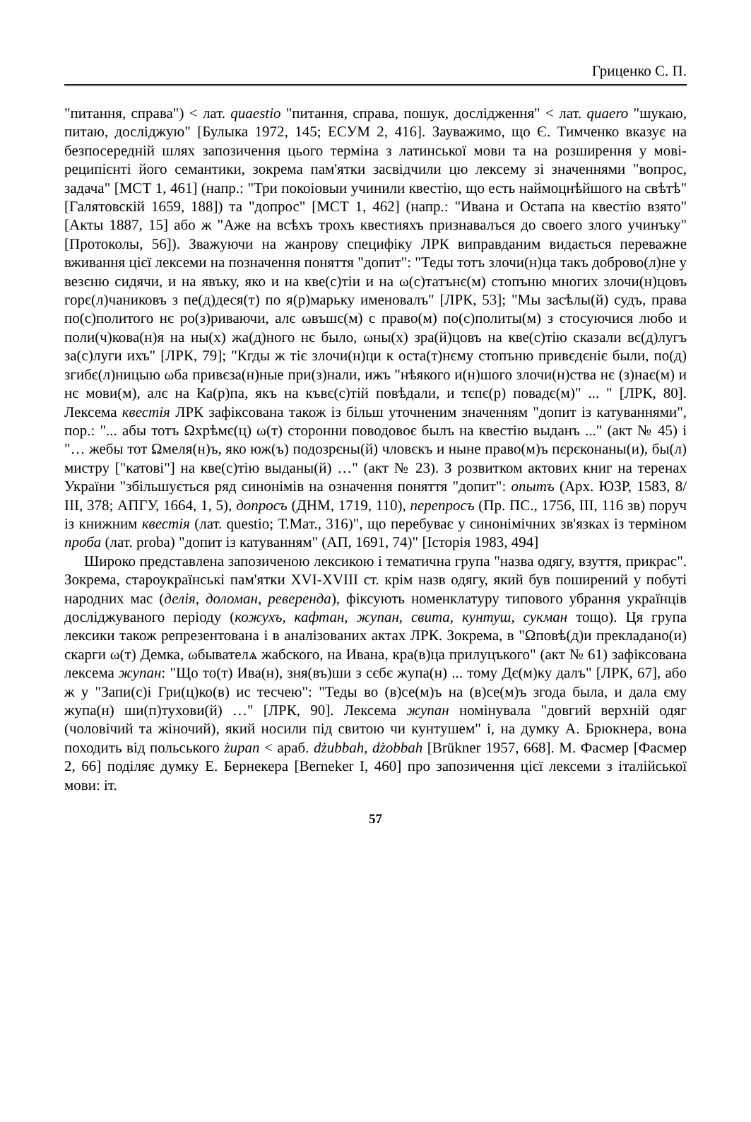Гриценко С. П.
"питання, справа") < лат. quaestio "питання, справа, пошук, дослідження" < лат. quaero "шукаю, питаю, досліджую" [Булыка 1972, 145; ЕСУМ 2, 416]. Зауважимо, що Є. Тимченко вказує на безпосередній шлях запозичення цього терміна з латинської мови та на розширення у мові-реципієнті його семантики, зокрема пам'ятки засвідчили цю лексему зі значеннями "вопрос, задача" [МСТ 1, 461] (напр.: "Три покоіовыи учинили квестію, що есть наймоцнѣйшого на свѣтѣ" [Галятовскій 1659, 188]) та "допрос" [МСТ 1, 462] (напр.: "Ивана и Остапа на квестію взято" [Акты 1887, 15] або ж "Аже на всѣхъ трохъ квестияхъ признавалъся до своего злого учинъку" [Протоколы, 56]). Зважуючи на жанрову специфіку ЛРК виправданим видається переважне вживання цієї лексеми на позначення поняття "допит": "Теды тотъ злочи(н)ца такъ доброво(л)не у везєню сидячи, и на явъку, яко и на кве(с)тіи и на ω(с)татънє(м) стопъню многих злочи(н)цовъ горє(л)чаниковъ з пе(д)деся(т) по я(р)марьку именовалъ" [ЛРК, 53]; "Мы засѣлы(й) судъ, права по(с)политого нє ро(з)риваючи, алє ωвъшє(м) с право(м) по(с)политы(м) з стосуючися любо и поли(ч)кова(н)я на ны(х) жа(д)ного нє было, ωны(х) зра(й)цовъ на кве(с)тію сказали вє(д)лугъ за(с)луги ихъ" [ЛРК, 79]; "Кгды ж тіє злочи(н)ци к оста(т)нєму стопъню привєдєніє были, по(д) згибє(л)ницыю ωба привєза(н)ные при(з)нали, ижъ "нѣякого и(н)шого злочи(н)ства нє (з)нає(м) и нє мови(м), алє на Ка(р)па, якъ на къвє(с)тій повѣдали, и тєпє(р) повадє(м)" ... " [ЛРК, 80]. Лексема квестія ЛРК зафіксована також із більш уточненим значенням "допит із катуваннями", пор.: "... абы тотъ Ωхрѣмє(ц) ω(т) сторонни поводовоє былъ на квестію выданъ ..." (акт № 45) і "… жебы тот Ωмеля(н)ъ, яко юж(ъ) подозрєны(й) чловєкъ и ныне право(м)ъ пєрєконаны(и), бы(л) мистру ["катові"] на кве(с)тію выданы(й) …" (акт № 23). З розвитком актових книг на теренах України "збільшується ряд синонімів на означення поняття "допит": опытъ (Арх. ЮЗР, 1583, 8/ІІІ, 378; АПГУ, 1664, 1, 5), допросъ (ДНМ, 1719, 110), перепросъ (Пр. ПС., 1756, ІІІ, 116 зв) поруч із книжним квестія (лат. questio; Т.Мат., 316)", що перебуває у синонімічних зв'язках із терміном проба (лат. proba) "допит із катуванням" (АП, 1691, 74)" [Історія 1983, 494]
Широко представлена запозиченою лексикою і тематична група "назва одягу, взуття, прикрас". Зокрема, староукраїнські пам'ятки XVI-XVIII ст. крім назв одягу, який був поширений у побуті народних мас (делія, доломан, реверенда), фіксують номенклатуру типового убрання українців досліджуваного періоду (кожухъ, кафтан, жупан, свита, кунтуш, сукман тощо). Ця група лексики також репрезентована і в аналізованих актах ЛРК. Зокрема, в "Ωповѣ(д)и прекладано(и) скарги ω(т) Демка, ωбывателѧ жабского, на Ивана, кра(в)ца прилуцъкого" (акт № 61) зафіксована лексема жупан: "Що то(т) Ива(н), зня(въ)ши з сєбє жупа(н) ... тому Дє(м)ку далъ" [ЛРК, 67], або ж у "Запи(с)і Гри(ц)ко(в) ис тесчею": "Теды во (в)се(м)ъ на (в)се(м)ъ згода была, и дала єму жупа(н) ши(п)тухови(й) …" [ЛРК, 90]. Лексема жупан номінувала "довгий верхній одяг (чоловічий та жіночий), який носили під свитою чи кунтушем" і, на думку А. Брюкнера, вона походить від польського żupan < араб. dżubbah, dżobbah [Brükner 1957, 668]. М. Фасмер [Фасмер 2, 66] поділяє думку Е. Бернекера [Berneker I, 460] про запозичення цієї лексеми з італійської мови: іт.
57